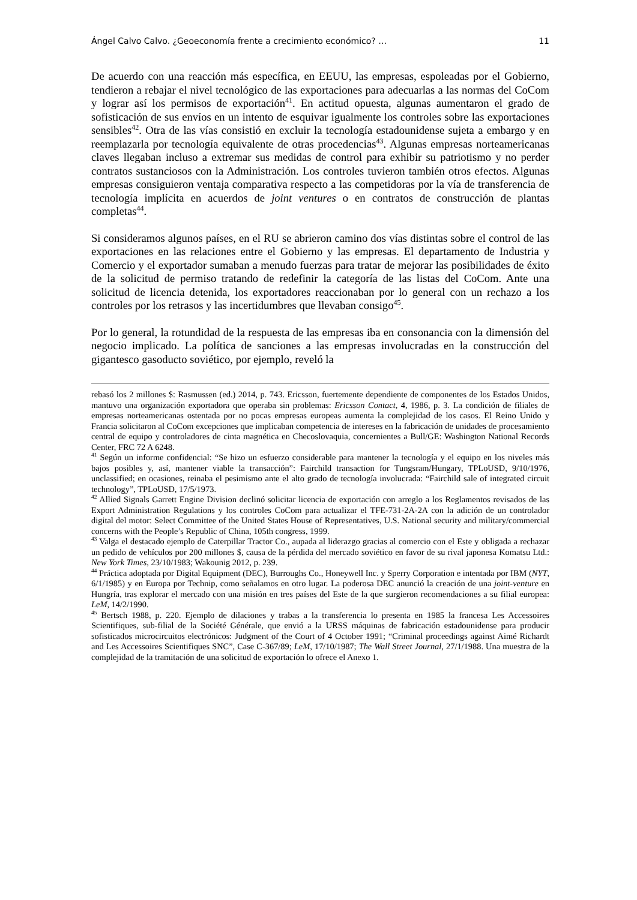Ángel Calvo Calvo. ¿Geoeconomía frente a crecimiento económico? … 11
De acuerdo con una reacción más específica, en EEUU, las empresas, espoleadas por el Gobierno, tendieron a rebajar el nivel tecnológico de las exportaciones para adecuarlas a las normas del CoCom y lograr así los permisos de exportación<sup>41</sup>. En actitud opuesta, algunas aumentaron el grado de sofisticación de sus envíos en un intento de esquivar igualmente los controles sobre las exportaciones sensibles<sup>42</sup>. Otra de las vías consistió en excluir la tecnología estadounidense sujeta a embargo y en reemplazarla por tecnología equivalente de otras procedencias<sup>43</sup>. Algunas empresas norteamericanas claves llegaban incluso a extremar sus medidas de control para exhibir su patriotismo y no perder contratos sustanciosos con la Administración. Los controles tuvieron también otros efectos. Algunas empresas consiguieron ventaja comparativa respecto a las competidoras por la vía de transferencia de tecnología implícita en acuerdos de joint ventures o en contratos de construcción de plantas completas<sup>44</sup>.
Si consideramos algunos países, en el RU se abrieron camino dos vías distintas sobre el control de las exportaciones en las relaciones entre el Gobierno y las empresas. El departamento de Industria y Comercio y el exportador sumaban a menudo fuerzas para tratar de mejorar las posibilidades de éxito de la solicitud de permiso tratando de redefinir la categoría de las listas del CoCom. Ante una solicitud de licencia detenida, los exportadores reaccionaban por lo general con un rechazo a los controles por los retrasos y las incertidumbres que llevaban consigo<sup>45</sup>.
Por lo general, la rotundidad de la respuesta de las empresas iba en consonancia con la dimensión del negocio implicado. La política de sanciones a las empresas involucradas en la construcción del gigantesco gasoducto soviético, por ejemplo, reveló la
rebasó los 2 millones $: Rasmussen (ed.) 2014, p. 743. Ericsson, fuertemente dependiente de componentes de los Estados Unidos, mantuvo una organización exportadora que operaba sin problemas: Ericsson Contact, 4, 1986, p. 3. La condición de filiales de empresas norteamericanas ostentada por no pocas empresas europeas aumenta la complejidad de los casos. El Reino Unido y Francia solicitaron al CoCom excepciones que implicaban competencia de intereses en la fabricación de unidades de procesamiento central de equipo y controladores de cinta magnética en Checoslovaquia, concernientes a Bull/GE: Washington National Records Center, FRC 72 A 6248.
<sup>41</sup> Según un informe confidencial: “Se hizo un esfuerzo considerable para mantener la tecnología y el equipo en los niveles más bajos posibles y, así, mantener viable la transacción”: Fairchild transaction for Tungsram/Hungary, TPLoUSD, 9/10/1976, unclassified; en ocasiones, reinaba el pesimismo ante el alto grado de tecnología involucrada: “Fairchild sale of integrated circuit technology”, TPLoUSD, 17/5/1973.
<sup>42</sup> Allied Signals Garrett Engine Division declinó solicitar licencia de exportación con arreglo a los Reglamentos revisados de las Export Administration Regulations y los controles CoCom para actualizar el TFE-731-2A-2A con la adición de un controlador digital del motor: Select Committee of the United States House of Representatives, U.S. National security and military/commercial concerns with the People’s Republic of China, 105th congress, 1999.
<sup>43</sup> Valga el destacado ejemplo de Caterpillar Tractor Co., aupada al liderazgo gracias al comercio con el Este y obligada a rechazar un pedido de vehículos por 200 millones $, causa de la pérdida del mercado soviético en favor de su rival japonesa Komatsu Ltd.: New York Times, 23/10/1983; Wakounig 2012, p. 239.
<sup>44</sup> Práctica adoptada por Digital Equipment (DEC), Burroughs Co., Honeywell Inc. y Sperry Corporation e intentada por IBM (NYT, 6/1/1985) y en Europa por Technip, como señalamos en otro lugar. La poderosa DEC anunció la creación de una joint-venture en Hungría, tras explorar el mercado con una misión en tres países del Este de la que surgieron recomendaciones a su filial europea: LeM, 14/2/1990.
<sup>45</sup> Bertsch 1988, p. 220. Ejemplo de dilaciones y trabas a la transferencia lo presenta en 1985 la francesa Les Accessoires Scientifiques, sub-filial de la Société Générale, que envió a la URSS máquinas de fabricación estadounidense para producir sofisticados microcircuitos electrónicos: Judgment of the Court of 4 October 1991; “Criminal proceedings against Aimé Richardt and Les Accessoires Scientifiques SNC”, Case C-367/89; LeM, 17/10/1987; The Wall Street Journal, 27/1/1988. Una muestra de la complejidad de la tramitación de una solicitud de exportación lo ofrece el Anexo 1.